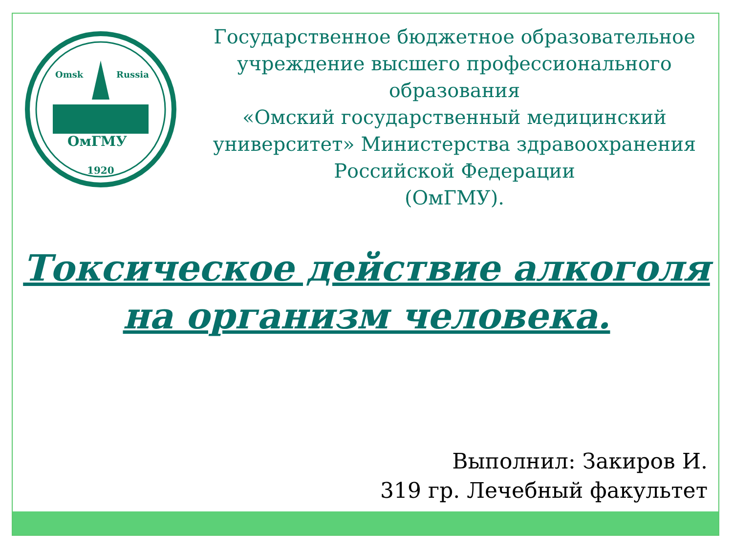Omsk
Russia
ОмГМУ
1920
Государственное бюджетное образовательное учреждение высшего профессионального образования
«Омский государственный медицинский университет» Министерства здравоохранения Российской Федерации
(ОмГМУ).
Токсическое действие алкоголя на организм человека.
Выполнил: Закиров И.
319 гр. Лечебный факультет